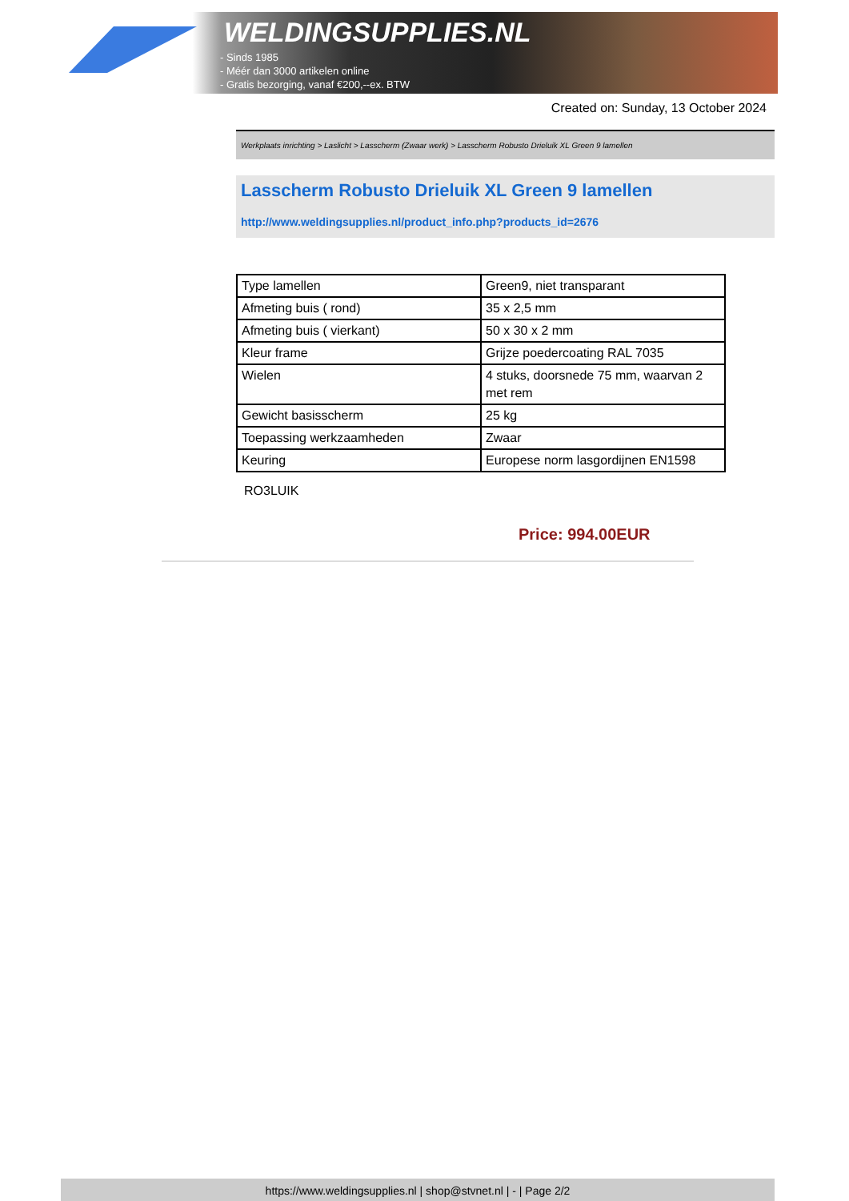WELDINGSUPPLIES.NL
- Sinds 1985
- Méér dan 3000 artikelen online
- Gratis bezorging, vanaf €200,--ex. BTW
Created on: Sunday, 13 October 2024
Werkplaats inrichting > Laslicht > Lasscherm (Zwaar werk) > Lasscherm Robusto Drieluik XL Green 9 lamellen
Lasscherm Robusto Drieluik XL Green 9 lamellen
http://www.weldingsupplies.nl/product_info.php?products_id=2676
| Type lamellen | Green9, niet transparant |
| Afmeting buis ( rond) | 35 x 2,5 mm |
| Afmeting buis ( vierkant) | 50 x 30 x 2 mm |
| Kleur frame | Grijze poedercoating RAL 7035 |
| Wielen | 4 stuks, doorsnede 75 mm, waarvan 2 met rem |
| Gewicht basisscherm | 25 kg |
| Toepassing werkzaamheden | Zwaar |
| Keuring | Europese norm lasgordijnen EN1598 |
RO3LUIK
Price: 994.00EUR
https://www.weldingsupplies.nl | shop@stvnet.nl | - | Page 2/2